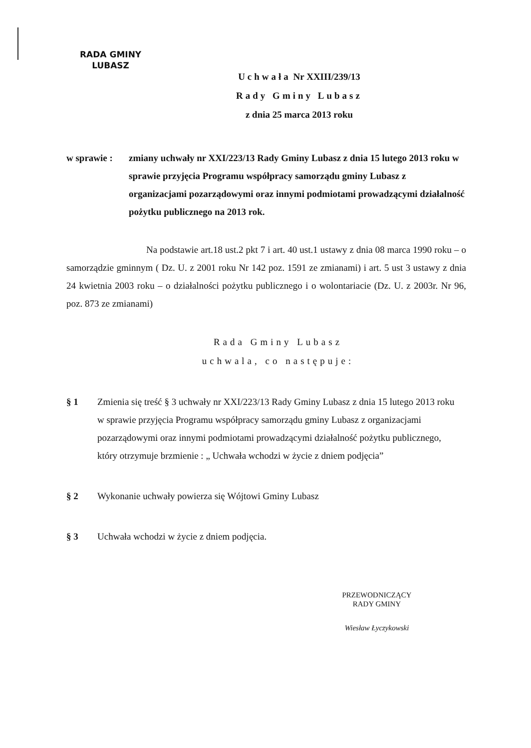RADA GMINY
LUBASZ
Uchwała Nr XXIII/239/13
Rady Gminy Lubasz
z dnia 25 marca 2013 roku
w sprawie :
zmiany uchwały nr XXI/223/13 Rady Gminy Lubasz z dnia 15 lutego 2013 roku w sprawie przyjęcia Programu współpracy samorządu gminy Lubasz z organizacjami pozarządowymi oraz innymi podmiotami prowadzącymi działalność pożytku publicznego na 2013 rok.
Na podstawie art.18 ust.2 pkt 7 i art. 40 ust.1 ustawy z dnia 08 marca 1990 roku – o samorządzie gminnym ( Dz. U. z 2001 roku Nr 142 poz. 1591 ze zmianami) i art. 5 ust 3 ustawy z dnia 24 kwietnia 2003 roku – o działalności pożytku publicznego i o wolontariacie (Dz. U. z 2003r. Nr 96, poz. 873 ze zmianami)
Rada Gminy Lubasz
uchwala, co następuje:
§ 1 Zmienia się treść § 3 uchwały nr XXI/223/13 Rady Gminy Lubasz z dnia 15 lutego 2013 roku w sprawie przyjęcia Programu współpracy samorządu gminy Lubasz z organizacjami pozarządowymi oraz innymi podmiotami prowadzącymi działalność pożytku publicznego, który otrzymuje brzmienie : „ Uchwała wchodzi w życie z dniem podjęcia”
§ 2 Wykonanie uchwały powierza się Wójtowi Gminy Lubasz
§ 3 Uchwała wchodzi w życie z dniem podjęcia.
PRZEWODNICZĄCY
RADY GMINY
Wiesław Łyczykowski